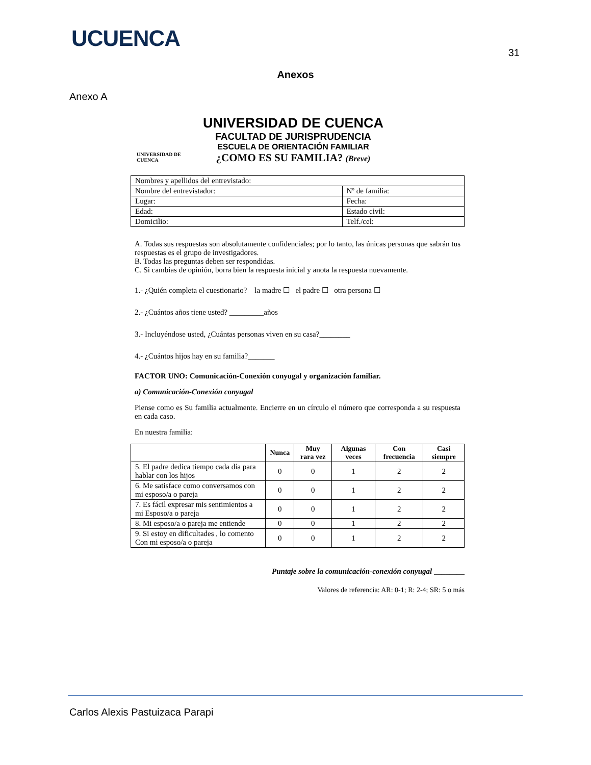UCUENCA
31
Anexos
Anexo A
UNIVERSIDAD DE CUENCA
UNIVERSIDAD DE CUENCA
FACULTAD DE JURISPRUDENCIA
ESCUELA DE ORIENTACIÓN FAMILIAR
¿COMO ES SU FAMILIA? (Breve)
| Nombres y apellidos del entrevistado: | | |
| Nombre del entrevistador: | | Nº de familia: |
| Lugar: | | Fecha: |
| Edad: | Estado civil: | |
| Domicilio: | Telf./cel: | |
A. Todas sus respuestas son absolutamente confidenciales; por lo tanto, las únicas personas que sabrán tus respuestas es el grupo de investigadores.
B. Todas las preguntas deben ser respondidas.
C. Si cambias de opinión, borra bien la respuesta inicial y anota la respuesta nuevamente.
1.- ¿Quién completa el cuestionario? la madre ☐ el padre ☐ otra persona ☐
2.- ¿Cuántos años tiene usted? _________años
3.- Incluyéndose usted, ¿Cuántas personas viven en su casa?________
4.- ¿Cuántos hijos hay en su familia?_______
FACTOR UNO: Comunicación-Conexión conyugal y organización familiar.
a) Comunicación-Conexión conyugal
Piense como es Su familia actualmente. Encierre en un círculo el número que corresponda a su respuesta en cada caso.
En nuestra familia:
| | Nunca | Muy rara vez | Algunas veces | Con frecuencia | Casi siempre |
| --- | --- | --- | --- | --- | --- |
| 5. El padre dedica tiempo cada día para hablar con los hijos | 0 | 0 | 1 | 2 | 2 |
| 6. Me satisface como conversamos con mi esposo/a o pareja | 0 | 0 | 1 | 2 | 2 |
| 7. Es fácil expresar mis sentimientos a mi Esposo/a o pareja | 0 | 0 | 1 | 2 | 2 |
| 8. Mi esposo/a o pareja me entiende | 0 | 0 | 1 | 2 | 2 |
| 9. Si estoy en dificultades , lo comento Con mi esposo/a o pareja | 0 | 0 | 1 | 2 | 2 |
Puntaje sobre la comunicación-conexión conyugal ________
Valores de referencia: AR: 0-1; R: 2-4; SR: 5 o más
Carlos Alexis Pastuizaca Parapi